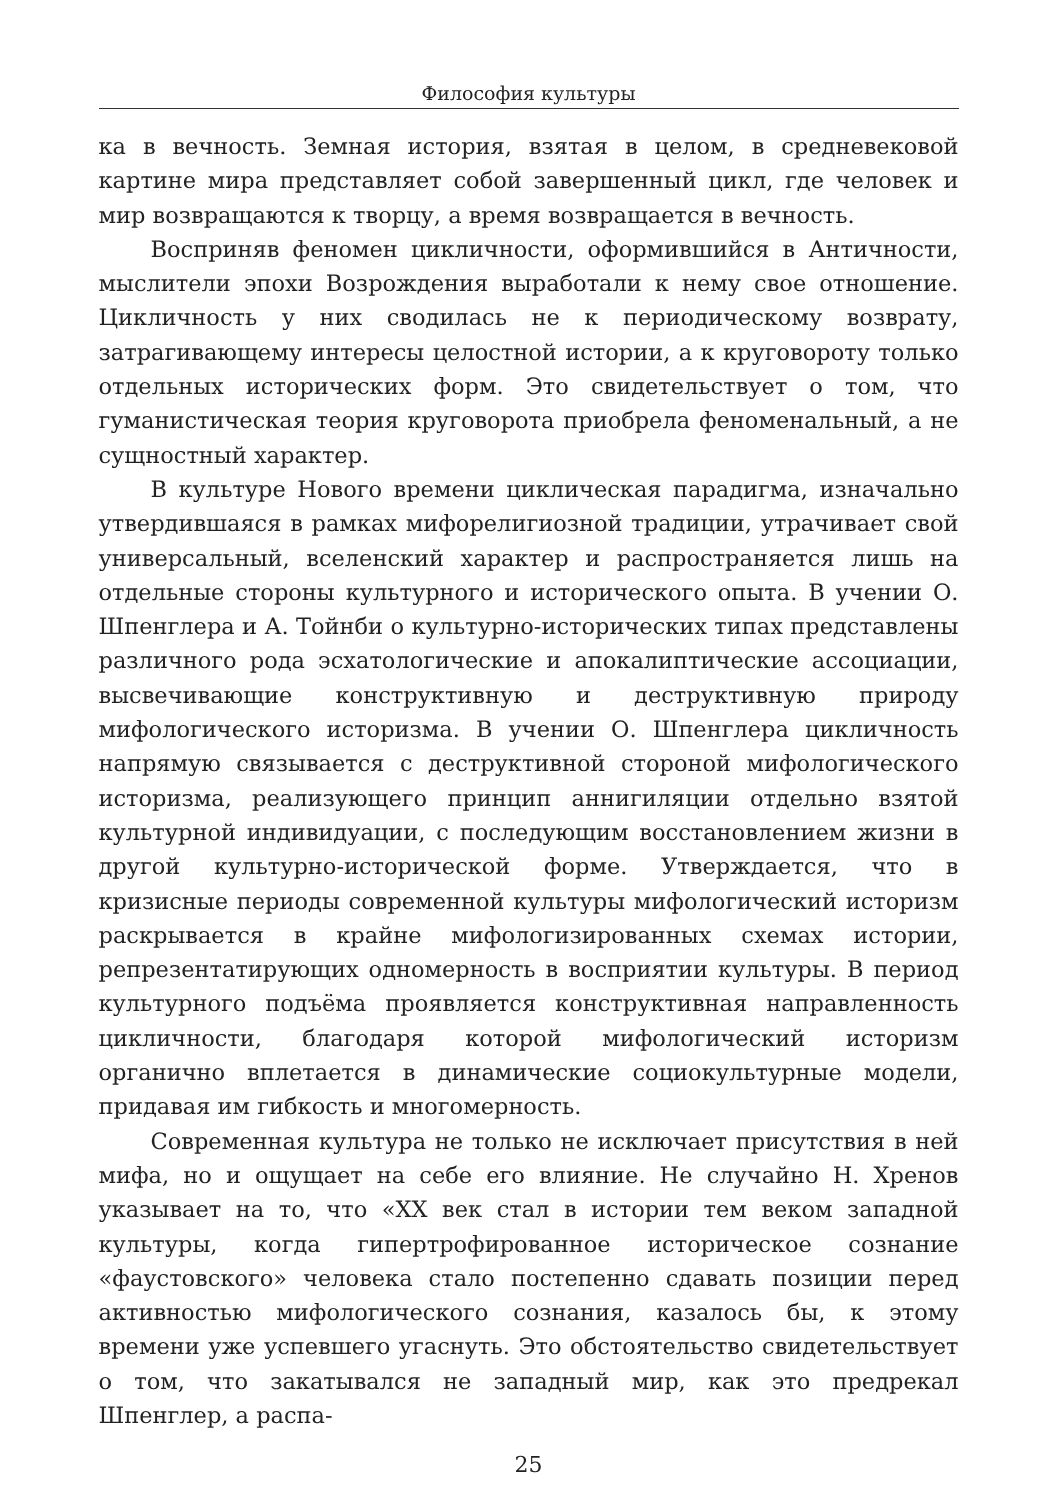Философия культуры
ка в вечность. Земная история, взятая в целом, в средневековой картине мира представляет собой завершенный цикл, где человек и мир возвращаются к творцу, а время возвращается в вечность.
Восприняв феномен цикличности, оформившийся в Античности, мыслители эпохи Возрождения выработали к нему свое отношение. Цикличность у них сводилась не к периодическому возврату, затрагивающему интересы целостной истории, а к круговороту только отдельных исторических форм. Это свидетельствует о том, что гуманистическая теория круговорота приобрела феноменальный, а не сущностный характер.
В культуре Нового времени циклическая парадигма, изначально утвердившаяся в рамках мифорелигиозной традиции, утрачивает свой универсальный, вселенский характер и распространяется лишь на отдельные стороны культурного и исторического опыта. В учении О. Шпенглера и А. Тойнби о культурно-исторических типах представлены различного рода эсхатологические и апокалиптические ассоциации, высвечивающие конструктивную и деструктивную природу мифологического историзма. В учении О. Шпенглера цикличность напрямую связывается с деструктивной стороной мифологического историзма, реализующего принцип аннигиляции отдельно взятой культурной индивидуации, с последующим восстановлением жизни в другой культурно-исторической форме. Утверждается, что в кризисные периоды современной культуры мифологический историзм раскрывается в крайне мифологизированных схемах истории, репрезентатирующих одномерность в восприятии культуры. В период культурного подъёма проявляется конструктивная направленность цикличности, благодаря которой мифологический историзм органично вплетается в динамические социокультурные модели, придавая им гибкость и многомерность.
Современная культура не только не исключает присутствия в ней мифа, но и ощущает на себе его влияние. Не случайно Н. Хренов указывает на то, что «XX век стал в истории тем веком западной культуры, когда гипертрофированное историческое сознание «фаустовского» человека стало постепенно сдавать позиции перед активностью мифологического сознания, казалось бы, к этому времени уже успевшего угаснуть. Это обстоятельство свидетельствует о том, что закатывался не западный мир, как это предрекал Шпенглер, а распа-
25